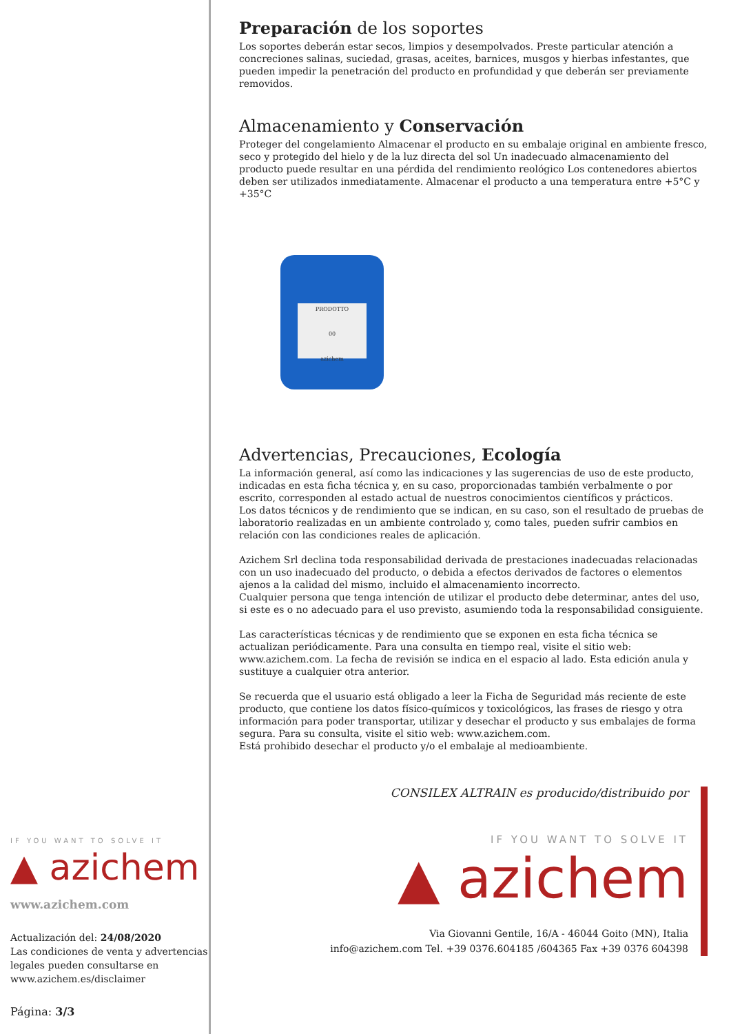IF YOU WANT TO SOLVE IT
▲ azichem
www.azichem.com
Actualización del: 24/08/2020
Las condiciones de venta y advertencias legales pueden consultarse en www.azichem.es/disclaimer
Página: 3/3
Preparación de los soportes
Los soportes deberán estar secos, limpios y desempolvados. Preste particular atención a concreciones salinas, suciedad, grasas, aceites, barnices, musgos y hierbas infestantes, que pueden impedir la penetración del producto en profundidad y que deberán ser previamente removidos.
Almacenamiento y Conservación
Proteger del congelamiento Almacenar el producto en su embalaje original en ambiente fresco, seco y protegido del hielo y de la luz directa del sol Un inadecuado almacenamiento del producto puede resultar en una pérdida del rendimiento reológico Los contenedores abiertos deben ser utilizados inmediatamente. Almacenar el producto a una temperatura entre +5°C y +35°C
PRODOTTO
00
azichem
Advertencias, Precauciones, Ecología
La información general, así como las indicaciones y las sugerencias de uso de este producto, indicadas en esta ficha técnica y, en su caso, proporcionadas también verbalmente o por escrito, corresponden al estado actual de nuestros conocimientos científicos y prácticos.
Los datos técnicos y de rendimiento que se indican, en su caso, son el resultado de pruebas de laboratorio realizadas en un ambiente controlado y, como tales, pueden sufrir cambios en relación con las condiciones reales de aplicación.
Azichem Srl declina toda responsabilidad derivada de prestaciones inadecuadas relacionadas con un uso inadecuado del producto, o debida a efectos derivados de factores o elementos ajenos a la calidad del mismo, incluido el almacenamiento incorrecto.
Cualquier persona que tenga intención de utilizar el producto debe determinar, antes del uso, si este es o no adecuado para el uso previsto, asumiendo toda la responsabilidad consiguiente.
Las características técnicas y de rendimiento que se exponen en esta ficha técnica se actualizan periódicamente. Para una consulta en tiempo real, visite el sitio web: www.azichem.com. La fecha de revisión se indica en el espacio al lado. Esta edición anula y sustituye a cualquier otra anterior.
Se recuerda que el usuario está obligado a leer la Ficha de Seguridad más reciente de este producto, que contiene los datos físico-químicos y toxicológicos, las frases de riesgo y otra información para poder transportar, utilizar y desechar el producto y sus embalajes de forma segura. Para su consulta, visite el sitio web: www.azichem.com.
Está prohibido desechar el producto y/o el embalaje al medioambiente.
CONSILEX ALTRAIN es producido/distribuido por
IF YOU WANT TO SOLVE IT
▲ azichem
Via Giovanni Gentile, 16/A - 46044 Goito (MN), Italia
info@azichem.com Tel. +39 0376.604185 /604365 Fax +39 0376 604398